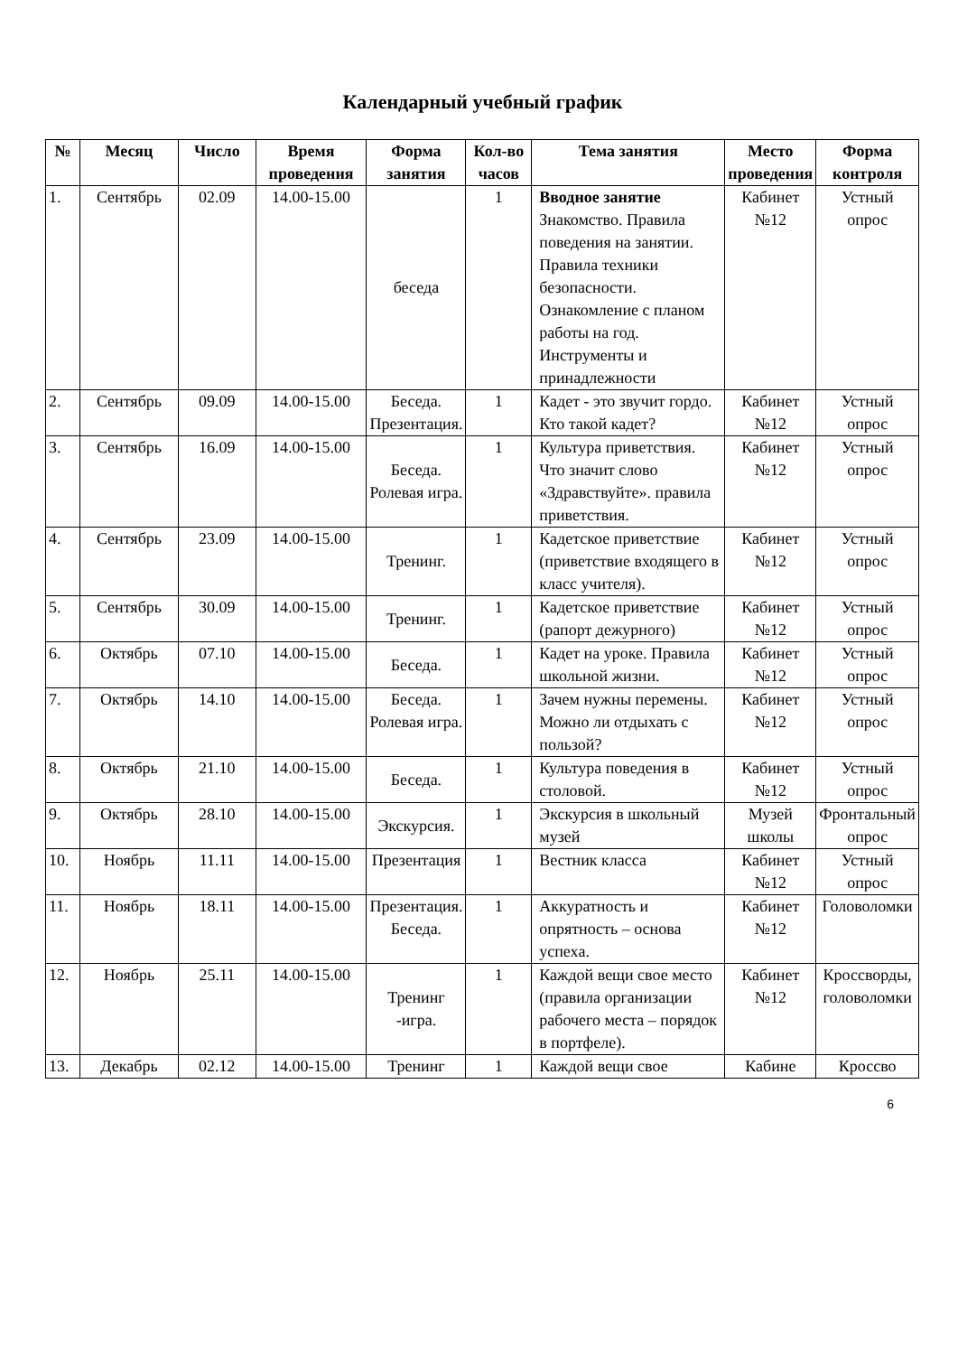Календарный учебный график
| № | Месяц | Число | Время проведения | Форма занятия | Кол-во часов | Тема занятия | Место проведения | Форма контроля |
| --- | --- | --- | --- | --- | --- | --- | --- | --- |
| 1. | Сентябрь | 02.09 | 14.00-15.00 | беседа | 1 | Вводное занятие Знакомство. Правила поведения на занятии. Правила техники безопасности. Ознакомление с планом работы на год. Инструменты и принадлежности | Кабинет №12 | Устный опрос |
| 2. | Сентябрь | 09.09 | 14.00-15.00 | Беседа. Презентация. | 1 | Кадет - это звучит гордо. Кто такой кадет? | Кабинет №12 | Устный опрос |
| 3. | Сентябрь | 16.09 | 14.00-15.00 | Беседа. Ролевая игра. | 1 | Культура приветствия. Что значит слово «Здравствуйте». правила приветствия. | Кабинет №12 | Устный опрос |
| 4. | Сентябрь | 23.09 | 14.00-15.00 | Тренинг. | 1 | Кадетское приветствие (приветствие входящего в класс учителя). | Кабинет №12 | Устный опрос |
| 5. | Сентябрь | 30.09 | 14.00-15.00 | Тренинг. | 1 | Кадетское приветствие (рапорт дежурного) | Кабинет №12 | Устный опрос |
| 6. | Октябрь | 07.10 | 14.00-15.00 | Беседа. | 1 | Кадет на уроке. Правила школьной жизни. | Кабинет №12 | Устный опрос |
| 7. | Октябрь | 14.10 | 14.00-15.00 | Беседа. Ролевая игра. | 1 | Зачем нужны перемены. Можно ли отдыхать с пользой? | Кабинет №12 | Устный опрос |
| 8. | Октябрь | 21.10 | 14.00-15.00 | Беседа. | 1 | Культура поведения в столовой. | Кабинет №12 | Устный опрос |
| 9. | Октябрь | 28.10 | 14.00-15.00 | Экскурсия. | 1 | Экскурсия в школьный музей | Музей школы | Фронтальный опрос |
| 10. | Ноябрь | 11.11 | 14.00-15.00 | Презентация | 1 | Вестник класса | Кабинет №12 | Устный опрос |
| 11. | Ноябрь | 18.11 | 14.00-15.00 | Презентация. Беседа. | 1 | Аккуратность и опрятность – основа успеха. | Кабинет №12 | Головоломки |
| 12. | Ноябрь | 25.11 | 14.00-15.00 | Тренинг -игра. | 1 | Каждой вещи свое место (правила организации рабочего места – порядок в портфеле). | Кабинет №12 | Кроссворды, головоломки |
| 13. | Декабрь | 02.12 | 14.00-15.00 | Тренинг | 1 | Каждой вещи свое | Кабине | Кроссво |
6